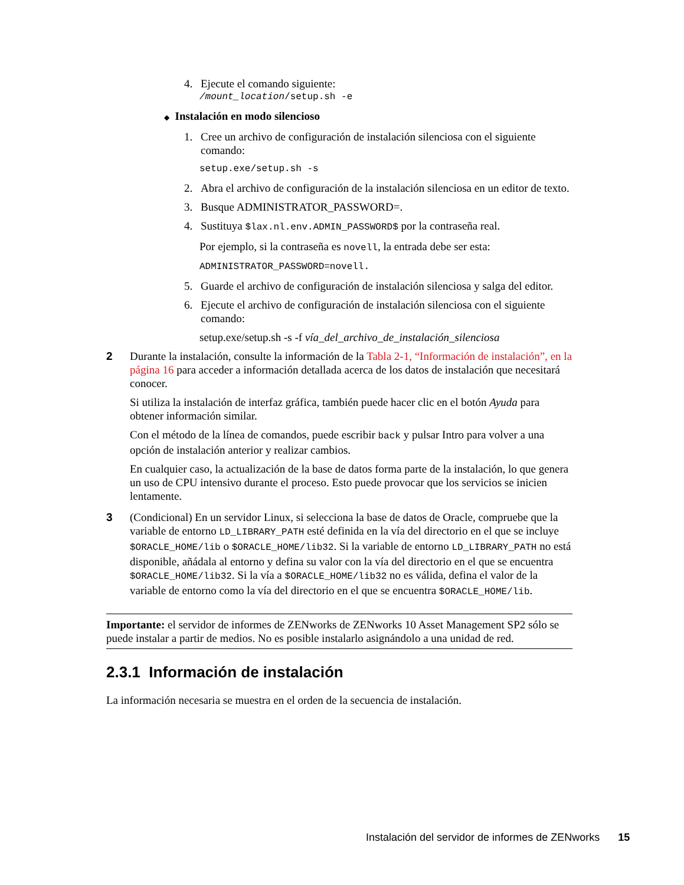4. Ejecute el comando siguiente:
/mount_location/setup.sh -e
◆ Instalación en modo silencioso
1. Cree un archivo de configuración de instalación silenciosa con el siguiente comando:
setup.exe/setup.sh -s
2. Abra el archivo de configuración de la instalación silenciosa en un editor de texto.
3. Busque ADMINISTRATOR_PASSWORD=.
4. Sustituya $lax.nl.env.ADMIN_PASSWORD$ por la contraseña real.
Por ejemplo, si la contraseña es novell, la entrada debe ser esta:
ADMINISTRATOR_PASSWORD=novell.
5. Guarde el archivo de configuración de instalación silenciosa y salga del editor.
6. Ejecute el archivo de configuración de instalación silenciosa con el siguiente comando:
setup.exe/setup.sh -s -f vía_del_archivo_de_instalación_silenciosa
2 Durante la instalación, consulte la información de la Tabla 2-1, “Información de instalación”, en la página 16 para acceder a información detallada acerca de los datos de instalación que necesitará conocer.
Si utiliza la instalación de interfaz gráfica, también puede hacer clic en el botón Ayuda para obtener información similar.
Con el método de la línea de comandos, puede escribir back y pulsar Intro para volver a una opción de instalación anterior y realizar cambios.
En cualquier caso, la actualización de la base de datos forma parte de la instalación, lo que genera un uso de CPU intensivo durante el proceso. Esto puede provocar que los servicios se inicien lentamente.
3 (Condicional) En un servidor Linux, si selecciona la base de datos de Oracle, compruebe que la variable de entorno LD_LIBRARY_PATH esté definida en la vía del directorio en el que se incluye $ORACLE_HOME/lib o $ORACLE_HOME/lib32. Si la variable de entorno LD_LIBRARY_PATH no está disponible, añádala al entorno y defina su valor con la vía del directorio en el que se encuentra $ORACLE_HOME/lib32. Si la vía a $ORACLE_HOME/lib32 no es válida, defina el valor de la variable de entorno como la vía del directorio en el que se encuentra $ORACLE_HOME/lib.
Importante: el servidor de informes de ZENworks de ZENworks 10 Asset Management SP2 sólo se puede instalar a partir de medios. No es posible instalarlo asignándolo a una unidad de red.
2.3.1 Información de instalación
La información necesaria se muestra en el orden de la secuencia de instalación.
Instalación del servidor de informes de ZENworks 15